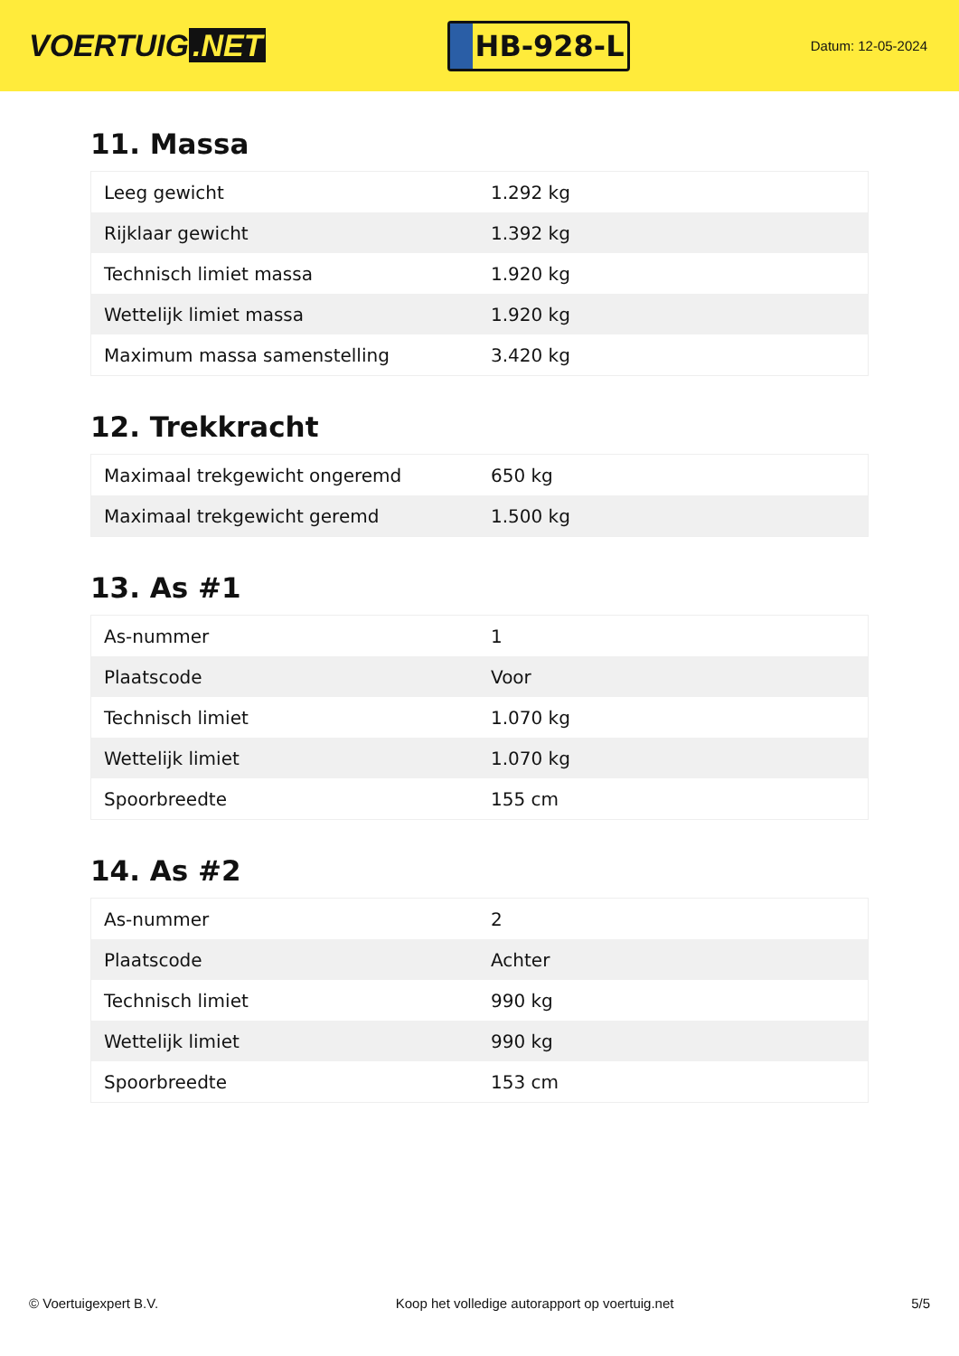VOERTUIG.NET
HB-928-L
Datum: 12-05-2024
11. Massa
| Leeg gewicht | 1.292 kg |
| Rijklaar gewicht | 1.392 kg |
| Technisch limiet massa | 1.920 kg |
| Wettelijk limiet massa | 1.920 kg |
| Maximum massa samenstelling | 3.420 kg |
12. Trekkracht
| Maximaal trekgewicht ongeremd | 650 kg |
| Maximaal trekgewicht geremd | 1.500 kg |
13. As #1
| As-nummer | 1 |
| Plaatscode | Voor |
| Technisch limiet | 1.070 kg |
| Wettelijk limiet | 1.070 kg |
| Spoorbreedte | 155 cm |
14. As #2
| As-nummer | 2 |
| Plaatscode | Achter |
| Technisch limiet | 990 kg |
| Wettelijk limiet | 990 kg |
| Spoorbreedte | 153 cm |
© Voertuigexpert B.V. Koop het volledige autorapport op voertuig.net 5/5